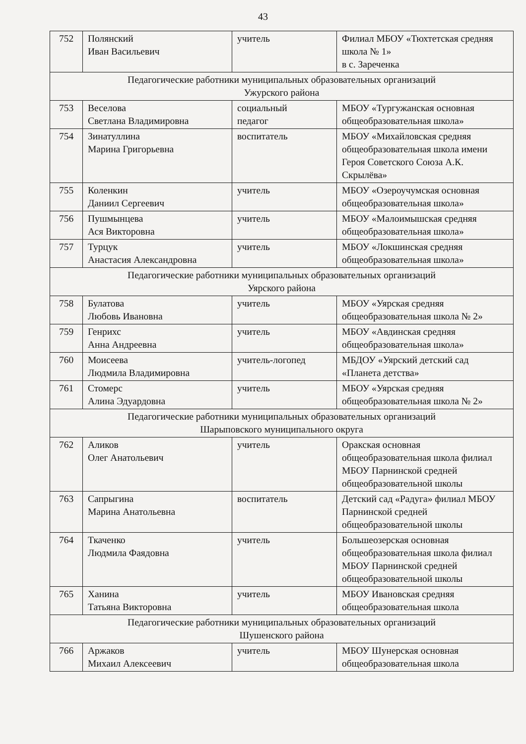43
| 752 | Полянский Иван Васильевич | учитель | Филиал МБОУ «Тюхтетская средняя школа № 1» в с. Зареченка |
| Педагогические работники муниципальных образовательных организаций Ужурского района | | | |
| 753 | Веселова Светлана Владимировна | социальный педагог | МБОУ «Тургужанская основная общеобразовательная школа» |
| 754 | Зинатуллина Марина Григорьевна | воспитатель | МБОУ «Михайловская средняя общеобразовательная школа имени Героя Советского Союза А.К. Скрылёва» |
| 755 | Коленкин Даниил Сергеевич | учитель | МБОУ «Озероучумская основная общеобразовательная школа» |
| 756 | Пушмынцева Ася Викторовна | учитель | МБОУ «Малоимышская средняя общеобразовательная школа» |
| 757 | Турцук Анастасия Александровна | учитель | МБОУ «Локшинская средняя общеобразовательная школа» |
| Педагогические работники муниципальных образовательных организаций Уярского района | | | |
| 758 | Булатова Любовь Ивановна | учитель | МБОУ «Уярская средняя общеобразовательная школа № 2» |
| 759 | Генрихс Анна Андреевна | учитель | МБОУ «Авдинская средняя общеобразовательная школа» |
| 760 | Моисеева Людмила Владимировна | учитель-логопед | МБДОУ «Уярский детский сад «Планета детства» |
| 761 | Стомерс Алина Эдуардовна | учитель | МБОУ «Уярская средняя общеобразовательная школа № 2» |
| Педагогические работники муниципальных образовательных организаций Шарыповского муниципального округа | | | |
| 762 | Аликов Олег Анатольевич | учитель | Оракская основная общеобразовательная школа филиал МБОУ Парнинской средней общеобразовательной школы |
| 763 | Сапрыгина Марина Анатольевна | воспитатель | Детский сад «Радуга» филиал МБОУ Парнинской средней общеобразовательной школы |
| 764 | Ткаченко Людмила Фаядовна | учитель | Большеозерская основная общеобразовательная школа филиал МБОУ Парнинской средней общеобразовательной школы |
| 765 | Ханина Татьяна Викторовна | учитель | МБОУ Ивановская средняя общеобразовательная школа |
| Педагогические работники муниципальных образовательных организаций Шушенского района | | | |
| 766 | Аржаков Михаил Алексеевич | учитель | МБОУ Шунерская основная общеобразовательная школа |